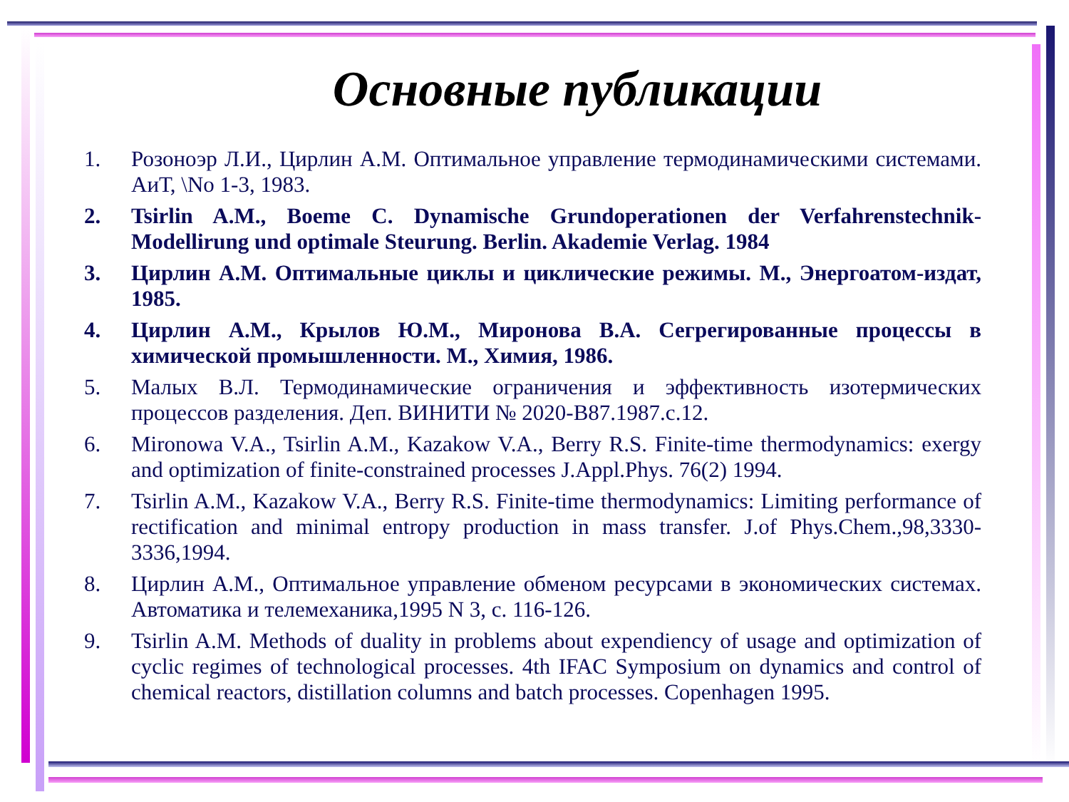Основные публикации
1. Розоноэр Л.И., Цирлин А.М. Оптимальное управление термодинамическими системами. АиТ, \No 1-3, 1983.
2. Tsirlin A.M., Boeme C. Dynamische Grundoperationen der Verfahrenstechnik-Modellirung und optimale Steurung. Berlin. Akademie Verlag. 1984
3. Цирлин А.М. Оптимальные циклы и циклические режимы. М., Энергоатом-издат, 1985.
4. Цирлин А.М., Крылов Ю.М., Миронова В.А. Сегрегированные процессы в химической промышленности. М., Химия, 1986.
5. Малых В.Л. Термодинамические ограничения и эффективность изотермических процессов разделения. Деп. ВИНИТИ № 2020-В87.1987.с.12.
6. Mironowa V.A., Tsirlin A.M., Kazakow V.A., Berry R.S. Finite-time thermodynamics: exergy and optimization of finite-constrained processes J.Appl.Phys. 76(2) 1994.
7. Tsirlin A.M., Kazakow V.A., Berry R.S. Finite-time thermodynamics: Limiting performance of rectification and minimal entropy production in mass transfer. J.of Phys.Chem.,98,3330-3336,1994.
8. Цирлин А.М., Оптимальное управление обменом ресурсами в экономических системах. Автоматика и телемеханика,1995 N 3, с. 116-126.
9. Tsirlin A.M. Methods of duality in problems about expendiency of usage and optimization of cyclic regimes of technological processes. 4th IFAC Symposium on dynamics and control of chemical reactors, distillation columns and batch processes. Copenhagen 1995.